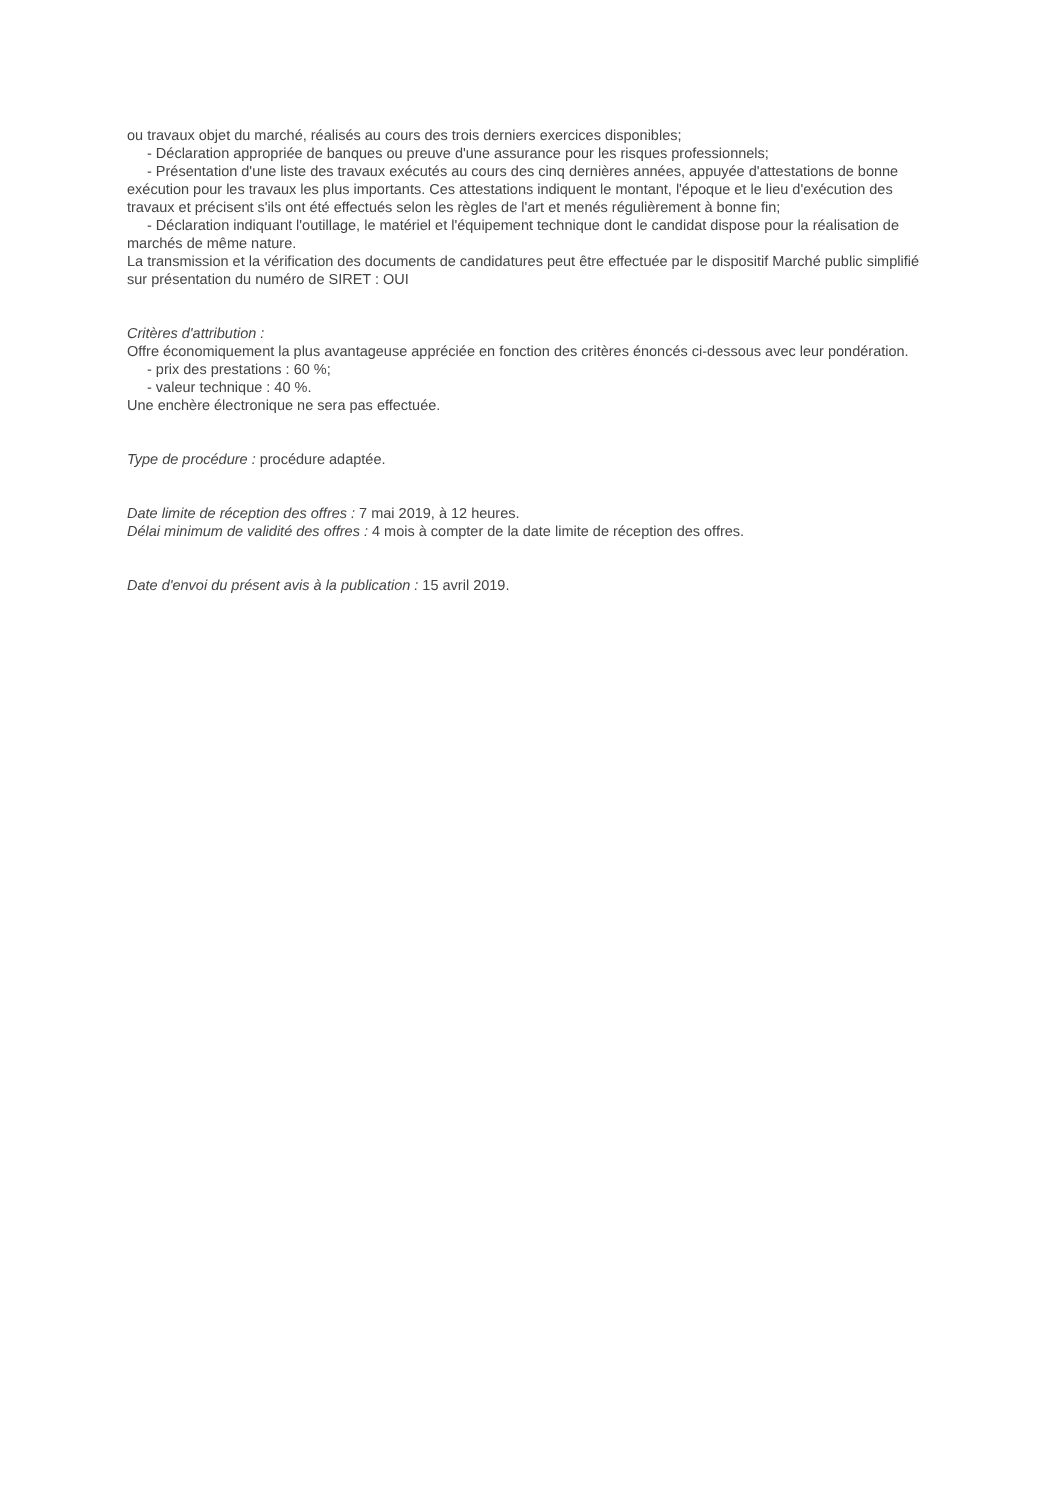ou travaux objet du marché, réalisés au cours des trois derniers exercices disponibles;
- Déclaration appropriée de banques ou preuve d'une assurance pour les risques professionnels;
- Présentation d'une liste des travaux exécutés au cours des cinq dernières années, appuyée d'attestations de bonne exécution pour les travaux les plus importants. Ces attestations indiquent le montant, l'époque et le lieu d'exécution des travaux et précisent s'ils ont été effectués selon les règles de l'art et menés régulièrement à bonne fin;
- Déclaration indiquant l'outillage, le matériel et l'équipement technique dont le candidat dispose pour la réalisation de marchés de même nature.
La transmission et la vérification des documents de candidatures peut être effectuée par le dispositif Marché public simplifié sur présentation du numéro de SIRET : OUI
Critères d'attribution :
Offre économiquement la plus avantageuse appréciée en fonction des critères énoncés ci-dessous avec leur pondération.
- prix des prestations : 60 %;
- valeur technique : 40 %.
Une enchère électronique ne sera pas effectuée.
Type de procédure : procédure adaptée.
Date limite de réception des offres : 7 mai 2019, à 12 heures.
Délai minimum de validité des offres : 4 mois à compter de la date limite de réception des offres.
Date d'envoi du présent avis à la publication : 15 avril 2019.